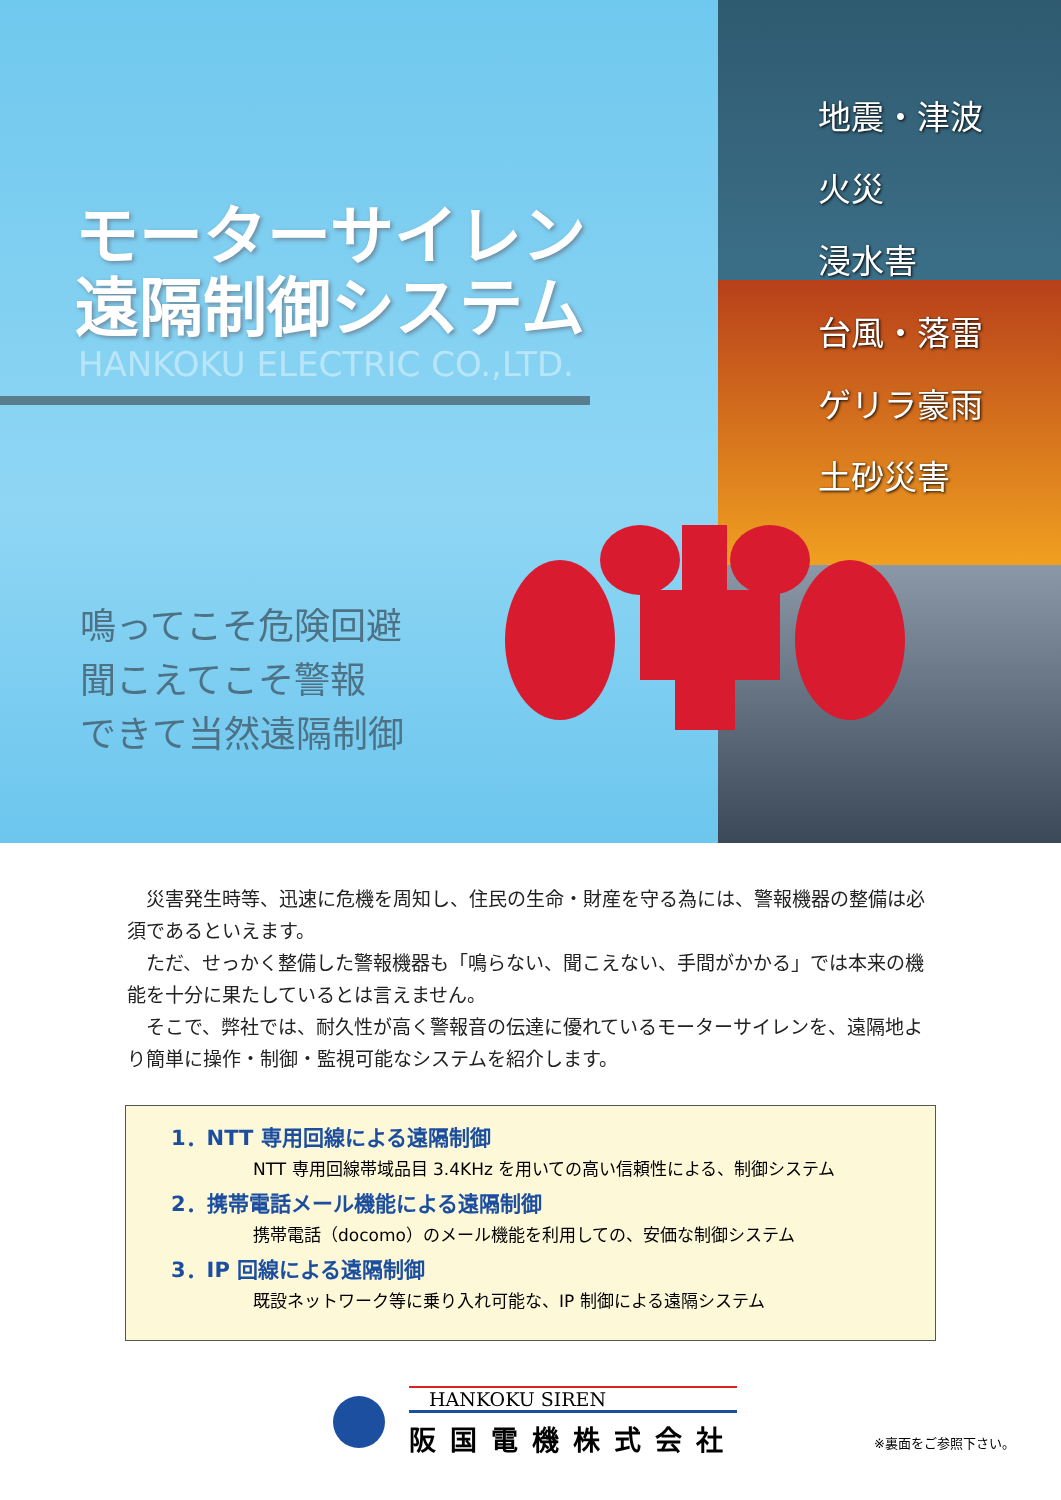モーターサイレン
遠隔制御システム
HANKOKU ELECTRIC CO.,LTD.
鳴ってこそ危険回避
聞こえてこそ警報
できて当然遠隔制御
地震・津波
火災
浸水害
台風・落雷
ゲリラ豪雨
土砂災害
災害発生時等、迅速に危機を周知し、住民の生命・財産を守る為には、警報機器の整備は必須であるといえます。
ただ、せっかく整備した警報機器も「鳴らない、聞こえない、手間がかかる」では本来の機能を十分に果たしているとは言えません。
そこで、弊社では、耐久性が高く警報音の伝達に優れているモーターサイレンを、遠隔地より簡単に操作・制御・監視可能なシステムを紹介します。
1．NTT 専用回線による遠隔制御
NTT 専用回線帯域品目 3.4KHz を用いての高い信頼性による、制御システム
2．携帯電話メール機能による遠隔制御
携帯電話（docomo）のメール機能を利用しての、安価な制御システム
3．IP 回線による遠隔制御
既設ネットワーク等に乗り入れ可能な、IP 制御による遠隔システム
HANKOKU SIREN
阪国電機株式会社
※裏面をご参照下さい。